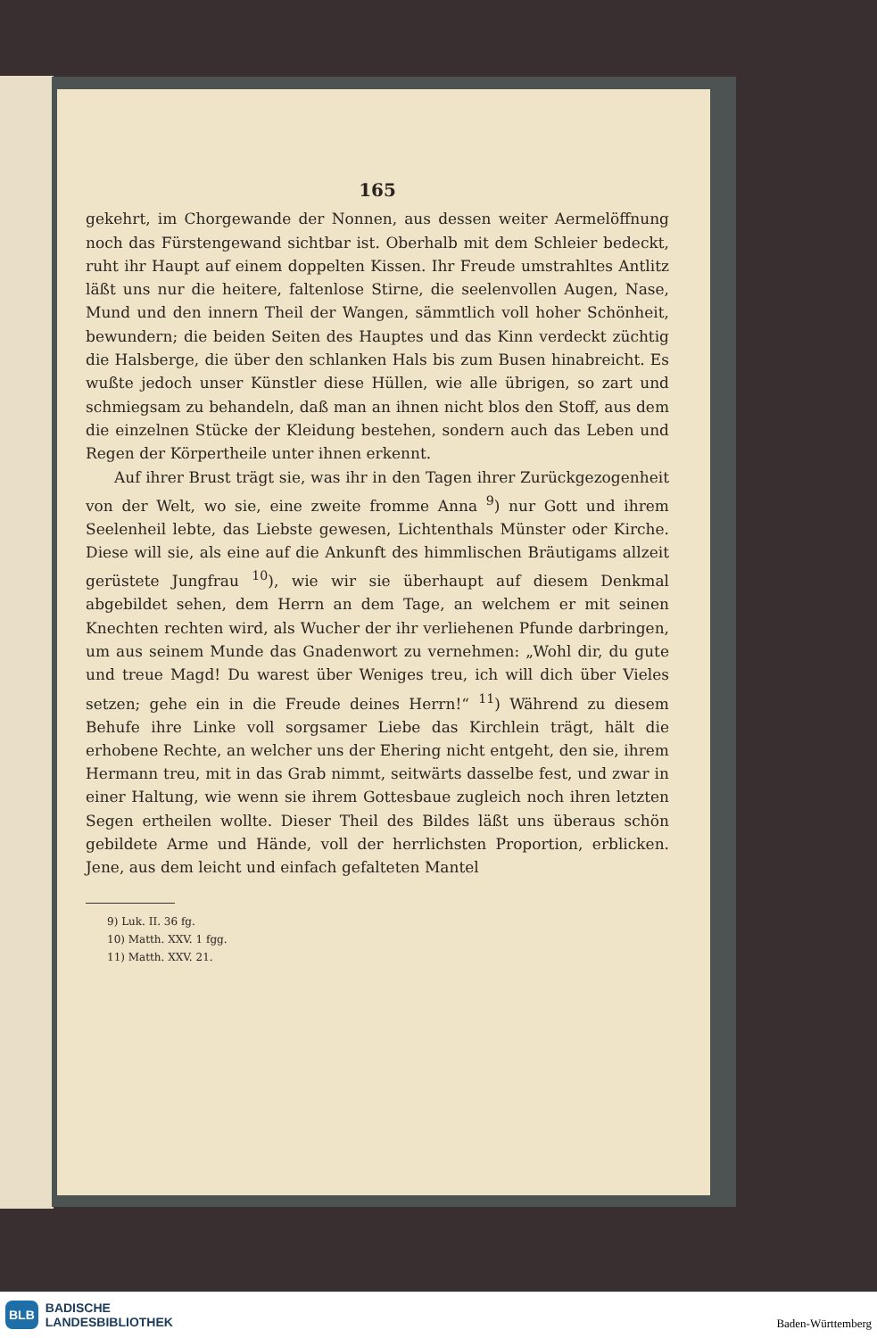165
gekehrt, im Chorgewande der Nonnen, aus dessen weiter Aermel­öffnung noch das Fürstengewand sichtbar ist. Oberhalb mit dem Schleier bedeckt, ruht ihr Haupt auf einem doppelten Kissen. Ihr Freude umstrahltes Antlitz läßt uns nur die heitere, faltenlose Stirne, die seelenvollen Augen, Nase, Mund und den innern Theil der Wangen, sämmtlich voll hoher Schönheit, bewundern; die beiden Seiten des Hauptes und das Kinn verdeckt züchtig die Hals­berge, die über den schlanken Hals bis zum Busen hinabreicht. Es wußte jedoch unser Künstler diese Hüllen, wie alle übrigen, so zart und schmiegsam zu behandeln, daß man an ihnen nicht blos den Stoff, aus dem die einzelnen Stücke der Kleidung bestehen, sondern auch das Leben und Regen der Körpertheile unter ihnen erkennt.
Auf ihrer Brust trägt sie, was ihr in den Tagen ihrer Zurück­gezogenheit von der Welt, wo sie, eine zweite fromme Anna <sup>9</sup>) nur Gott und ihrem Seelenheil lebte, das Liebste gewesen, Lichten­thals Münster oder Kirche. Diese will sie, als eine auf die An­kunft des himmlischen Bräutigams allzeit gerüstete Jungfrau <sup>10</sup>), wie wir sie überhaupt auf diesem Denkmal abgebildet sehen, dem Herrn an dem Tage, an welchem er mit seinen Knechten rechten wird, als Wucher der ihr verliehenen Pfunde darbringen, um aus seinem Munde das Gnadenwort zu vernehmen: „Wohl dir, du gute und treue Magd! Du warest über Weniges treu, ich will dich über Vieles setzen; gehe ein in die Freude deines Herrn!“ <sup>11</sup>) Während zu diesem Behufe ihre Linke voll sorgsamer Liebe das Kirchlein trägt, hält die erhobene Rechte, an welcher uns der Ehering nicht entgeht, den sie, ihrem Hermann treu, mit in das Grab nimmt, seitwärts dasselbe fest, und zwar in einer Hal­tung, wie wenn sie ihrem Gottesbaue zugleich noch ihren letzten Segen ertheilen wollte. Dieser Theil des Bildes läßt uns überaus schön gebildete Arme und Hände, voll der herrlichsten Proportion, erblicken. Jene, aus dem leicht und einfach gefalteten Mantel
9) Luk. II. 36 fg.
10) Matth. XXV. 1 fgg.
11) Matth. XXV. 21.
BLB BADISCHE
LANDESBIBLIOTHEK
Baden-Württemberg